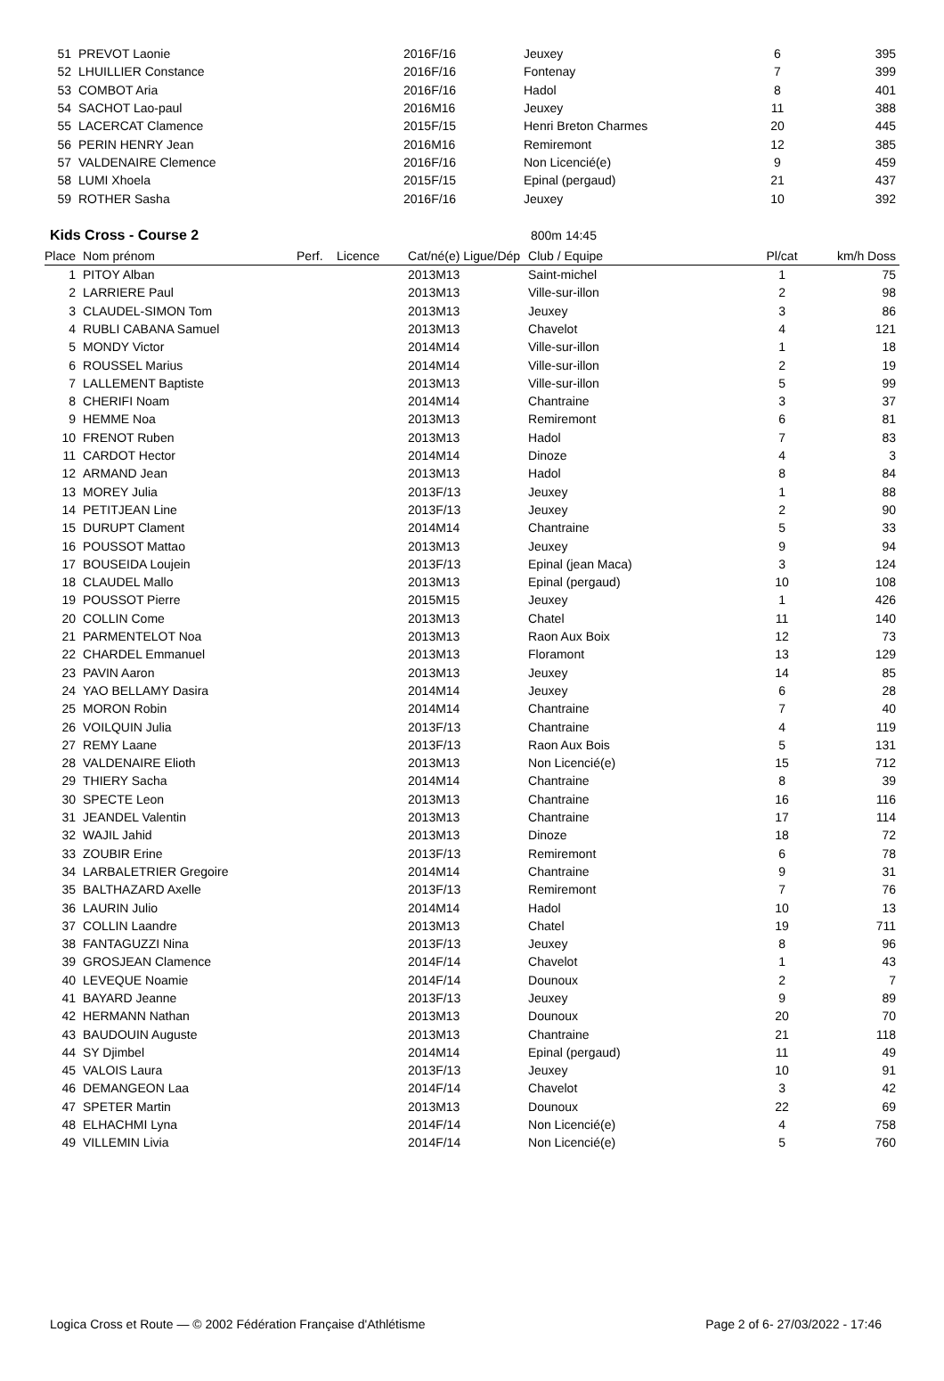| 51 | PREVOT Laonie | | | 2016F/16 | Jeuxey | 6 | 395 |
| 52 | LHUILLIER Constance | | | 2016F/16 | Fontenay | 7 | 399 |
| 53 | COMBOT Aria | | | 2016F/16 | Hadol | 8 | 401 |
| 54 | SACHOT Lao-paul | | | 2016M16 | Jeuxey | 11 | 388 |
| 55 | LACERCAT Clamence | | | 2015F/15 | Henri Breton Charmes | 20 | 445 |
| 56 | PERIN HENRY Jean | | | 2016M16 | Remiremont | 12 | 385 |
| 57 | VALDENAIRE Clemence | | | 2016F/16 | Non Licencié(e) | 9 | 459 |
| 58 | LUMI Xhoela | | | 2015F/15 | Epinal (pergaud) | 21 | 437 |
| 59 | ROTHER Sasha | | | 2016F/16 | Jeuxey | 10 | 392 |
Kids Cross - Course 2
800m 14:45
| Place | Nom prénom | Perf. | Licence | Cat/né(e) Ligue/Dép | Club / Equipe | Pl/cat | km/h Doss |
| --- | --- | --- | --- | --- | --- | --- | --- |
| 1 | PITOY Alban | | | 2013M13 | Saint-michel | 1 | 75 |
| 2 | LARRIERE Paul | | | 2013M13 | Ville-sur-illon | 2 | 98 |
| 3 | CLAUDEL-SIMON Tom | | | 2013M13 | Jeuxey | 3 | 86 |
| 4 | RUBLI CABANA Samuel | | | 2013M13 | Chavelot | 4 | 121 |
| 5 | MONDY Victor | | | 2014M14 | Ville-sur-illon | 1 | 18 |
| 6 | ROUSSEL Marius | | | 2014M14 | Ville-sur-illon | 2 | 19 |
| 7 | LALLEMENT Baptiste | | | 2013M13 | Ville-sur-illon | 5 | 99 |
| 8 | CHERIFI Noam | | | 2014M14 | Chantraine | 3 | 37 |
| 9 | HEMME Noa | | | 2013M13 | Remiremont | 6 | 81 |
| 10 | FRENOT Ruben | | | 2013M13 | Hadol | 7 | 83 |
| 11 | CARDOT Hector | | | 2014M14 | Dinoze | 4 | 3 |
| 12 | ARMAND Jean | | | 2013M13 | Hadol | 8 | 84 |
| 13 | MOREY Julia | | | 2013F/13 | Jeuxey | 1 | 88 |
| 14 | PETITJEAN Line | | | 2013F/13 | Jeuxey | 2 | 90 |
| 15 | DURUPT Clament | | | 2014M14 | Chantraine | 5 | 33 |
| 16 | POUSSOT Mattao | | | 2013M13 | Jeuxey | 9 | 94 |
| 17 | BOUSEIDA Loujein | | | 2013F/13 | Epinal (jean Maca) | 3 | 124 |
| 18 | CLAUDEL Mallo | | | 2013M13 | Epinal (pergaud) | 10 | 108 |
| 19 | POUSSOT Pierre | | | 2015M15 | Jeuxey | 1 | 426 |
| 20 | COLLIN Come | | | 2013M13 | Chatel | 11 | 140 |
| 21 | PARMENTELOT Noa | | | 2013M13 | Raon Aux Boix | 12 | 73 |
| 22 | CHARDEL Emmanuel | | | 2013M13 | Floramont | 13 | 129 |
| 23 | PAVIN Aaron | | | 2013M13 | Jeuxey | 14 | 85 |
| 24 | YAO BELLAMY Dasira | | | 2014M14 | Jeuxey | 6 | 28 |
| 25 | MORON Robin | | | 2014M14 | Chantraine | 7 | 40 |
| 26 | VOILQUIN Julia | | | 2013F/13 | Chantraine | 4 | 119 |
| 27 | REMY Laane | | | 2013F/13 | Raon Aux Bois | 5 | 131 |
| 28 | VALDENAIRE Elioth | | | 2013M13 | Non Licencié(e) | 15 | 712 |
| 29 | THIERY Sacha | | | 2014M14 | Chantraine | 8 | 39 |
| 30 | SPECTE Leon | | | 2013M13 | Chantraine | 16 | 116 |
| 31 | JEANDEL Valentin | | | 2013M13 | Chantraine | 17 | 114 |
| 32 | WAJIL Jahid | | | 2013M13 | Dinoze | 18 | 72 |
| 33 | ZOUBIR Erine | | | 2013F/13 | Remiremont | 6 | 78 |
| 34 | LARBALETRIER Gregoire | | | 2014M14 | Chantraine | 9 | 31 |
| 35 | BALTHAZARD Axelle | | | 2013F/13 | Remiremont | 7 | 76 |
| 36 | LAURIN Julio | | | 2014M14 | Hadol | 10 | 13 |
| 37 | COLLIN Laandre | | | 2013M13 | Chatel | 19 | 711 |
| 38 | FANTAGUZZI Nina | | | 2013F/13 | Jeuxey | 8 | 96 |
| 39 | GROSJEAN Clamence | | | 2014F/14 | Chavelot | 1 | 43 |
| 40 | LEVEQUE Noamie | | | 2014F/14 | Dounoux | 2 | 7 |
| 41 | BAYARD Jeanne | | | 2013F/13 | Jeuxey | 9 | 89 |
| 42 | HERMANN Nathan | | | 2013M13 | Dounoux | 20 | 70 |
| 43 | BAUDOUIN Auguste | | | 2013M13 | Chantraine | 21 | 118 |
| 44 | SY Djimbel | | | 2014M14 | Epinal (pergaud) | 11 | 49 |
| 45 | VALOIS Laura | | | 2013F/13 | Jeuxey | 10 | 91 |
| 46 | DEMANGEON Laa | | | 2014F/14 | Chavelot | 3 | 42 |
| 47 | SPETER Martin | | | 2013M13 | Dounoux | 22 | 69 |
| 48 | ELHACHMI Lyna | | | 2014F/14 | Non Licencié(e) | 4 | 758 |
| 49 | VILLEMIN Livia | | | 2014F/14 | Non Licencié(e) | 5 | 760 |
Logica Cross et Route — © 2002 Fédération Française d'Athlétisme Page 2 of 6- 27/03/2022 - 17:46